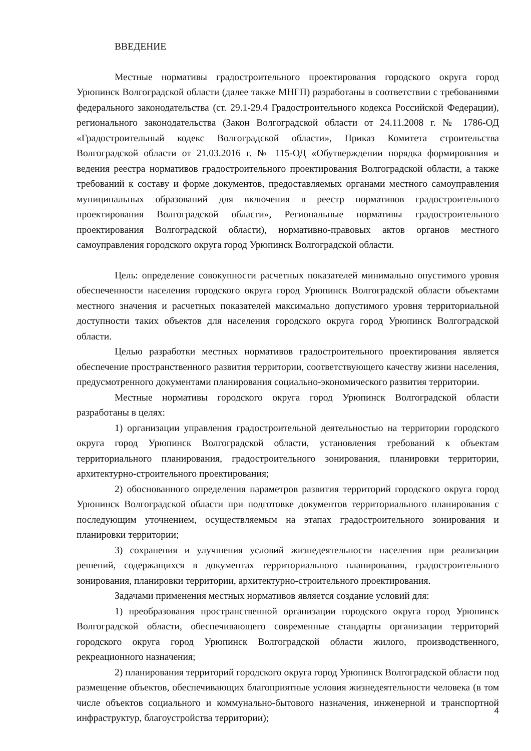ВВЕДЕНИЕ
Местные нормативы градостроительного проектирования городского округа город Урюпинск Волгоградской области (далее также МНГП) разработаны в соответствии с требованиями федерального законодательства (ст. 29.1-29.4 Градостроительного кодекса Российской Федерации), регионального законодательства (Закон Волгоградской области от 24.11.2008 г. № 1786-ОД «Градостроительный кодекс Волгоградской области», Приказ Комитета строительства Волгоградской области от 21.03.2016 г. № 115-ОД «Обутверждении порядка формирования и ведения реестра нормативов градостроительного проектирования Волгоградской области, а также требований к составу и форме документов, предоставляемых органами местного самоуправления муниципальных образований для включения в реестр нормативов градостроительного проектирования Волгоградской области», Региональные нормативы градостроительного проектирования Волгоградской области), нормативно-правовых актов органов местного самоуправления городского округа город Урюпинск Волгоградской области.
Цель: определение совокупности расчетных показателей минимально опустимого уровня обеспеченности населения городского округа город Урюпинск Волгоградской области объектами местного значения и расчетных показателей максимально допустимого уровня территориальной доступности таких объектов для населения городского округа город Урюпинск Волгоградской области.
Целью разработки местных нормативов градостроительного проектирования является обеспечение пространственного развития территории, соответствующего качеству жизни населения, предусмотренного документами планирования социально-экономического развития территории.
Местные нормативы городского округа город Урюпинск Волгоградской области разработаны в целях:
1) организации управления градостроительной деятельностью на территории городского округа город Урюпинск Волгоградской области, установления требований к объектам территориального планирования, градостроительного зонирования, планировки территории, архитектурно-строительного проектирования;
2) обоснованного определения параметров развития территорий городского округа город Урюпинск Волгоградской области при подготовке документов территориального планирования с последующим уточнением, осуществляемым на этапах градостроительного зонирования и планировки территории;
3) сохранения и улучшения условий жизнедеятельности населения при реализации решений, содержащихся в документах территориального планирования, градостроительного зонирования, планировки территории, архитектурно-строительного проектирования.
Задачами применения местных нормативов является создание условий для:
1) преобразования пространственной организации городского округа город Урюпинск Волгоградской области, обеспечивающего современные стандарты организации территорий городского округа город Урюпинск Волгоградской области жилого, производственного, рекреационного назначения;
2) планирования территорий городского округа город Урюпинск Волгоградской области под размещение объектов, обеспечивающих благоприятные условия жизнедеятельности человека (в том числе объектов социального и коммунально-бытового назначения, инженерной и транспортной инфраструктур, благоустройства территории);
4